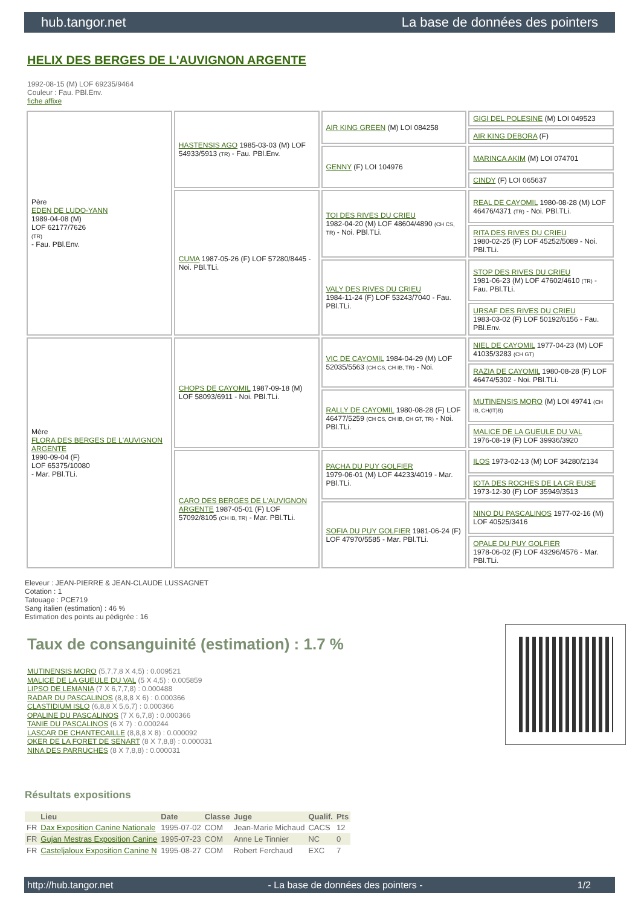hub.tangor.net La base de données des pointers
HELIX DES BERGES DE L'AUVIGNON ARGENTE
1992-08-15 (M) LOF 69235/9464
Couleur : Fau. PBl.Env.
fiche affixe
| Père EDEN DE LUDO-YANN 1989-04-08 (M) LOF 62177/7626 (TR) - Fau. PBl.Env. | HASTENSIS AGO 1985-03-03 (M) LOF 54933/5913 (TR) - Fau. PBl.Env. | AIR KING GREEN (M) LOI 084258 | GIGI DEL POLESINE (M) LOI 049523 |
| | | | AIR KING DEBORA (F) |
| | | GENNY (F) LOI 104976 | MARINCA AKIM (M) LOI 074701 |
| | | | CINDY (F) LOI 065637 |
| | CUMA 1987-05-26 (F) LOF 57280/8445 - Noi. PBl.TLi. | TOI DES RIVES DU CRIEU 1982-04-20 (M) LOF 48604/4890 (CH CS, TR) - Noi. PBl.TLi. | REAL DE CAYOMIL 1980-08-28 (M) LOF 46476/4371 (TR) - Noi. PBl.TLi. |
| | | | RITA DES RIVES DU CRIEU 1980-02-25 (F) LOF 45252/5089 - Noi. PBl.TLi. |
| | | VALY DES RIVES DU CRIEU 1984-11-24 (F) LOF 53243/7040 - Fau. PBl.TLi. | STOP DES RIVES DU CRIEU 1981-06-23 (M) LOF 47602/4610 (TR) - Fau. PBl.TLi. |
| | | | URSAF DES RIVES DU CRIEU 1983-03-02 (F) LOF 50192/6156 - Fau. PBl.Env. |
| Mère FLORA DES BERGES DE L'AUVIGNON ARGENTE 1990-09-04 (F) LOF 65375/10080 - Mar. PBl.TLi. | CHOPS DE CAYOMIL 1987-09-18 (M) LOF 58093/6911 - Noi. PBl.TLi. | VIC DE CAYOMIL 1984-04-29 (M) LOF 52035/5563 (CH CS, CH IB, TR) - Noi. | NIEL DE CAYOMIL 1977-04-23 (M) LOF 41035/3283 (CH GT) |
| | | | RAZIA DE CAYOMIL 1980-08-28 (F) LOF 46474/5302 - Noi. PBl.TLi. |
| | | RALLY DE CAYOMIL 1980-08-28 (F) LOF 46477/5259 (CH CS, CH IB, CH GT, TR) - Noi. PBl.TLi. | MUTINENSIS MORO (M) LOI 49741 (CH IB, CH(IT)B) |
| | | | MALICE DE LA GUEULE DU VAL 1976-08-19 (F) LOF 39936/3920 |
| | CARO DES BERGES DE L'AUVIGNON ARGENTE 1987-05-01 (F) LOF 57092/8105 (CH IB, TR) - Mar. PBl.TLi. | PACHA DU PUY GOLFIER 1979-06-01 (M) LOF 44233/4019 - Mar. PBl.TLi. | ILOS 1973-02-13 (M) LOF 34280/2134 |
| | | | IOTA DES ROCHES DE LA CR EUSE 1973-12-30 (F) LOF 35949/3513 |
| | | SOFIA DU PUY GOLFIER 1981-06-24 (F) LOF 47970/5585 - Mar. PBl.TLi. | NINO DU PASCALINOS 1977-02-16 (M) LOF 40525/3416 |
| | | | OPALE DU PUY GOLFIER 1978-06-02 (F) LOF 43296/4576 - Mar. PBl.TLi. |
Eleveur : JEAN-PIERRE & JEAN-CLAUDE LUSSAGNET
Cotation : 1
Tatouage : PCE719
Sang italien (estimation) : 46 %
Estimation des points au pédigrée : 16
Taux de consanguinité (estimation) : 1.7 %
MUTINENSIS MORO (5,7,7,8 X 4,5) : 0.009521
MALICE DE LA GUEULE DU VAL (5 X 4,5) : 0.005859
LIPSO DE LEMANIA (7 X 6,7,7,8) : 0.000488
RADAR DU PASCALINOS (8,8,8 X 6) : 0.000366
CLASTIDIUM ISLO (6,8,8 X 5,6,7) : 0.000366
OPALINE DU PASCALINOS (7 X 6,7,8) : 0.000366
TANIE DU PASCALINOS (6 X 7) : 0.000244
LASCAR DE CHANTECAILLE (8,8,8 X 8) : 0.000092
OKER DE LA FORET DE SENART (8 X 7,8,8) : 0.000031
NINA DES PARRUCHES (8 X 7,8,8) : 0.000031
Résultats expositions
| | Lieu | Date | Classe | Juge | Qualif. | Pts |
| --- | --- | --- | --- | --- | --- | --- |
| FR | Dax Exposition Canine Nationale | 1995-07-02 | COM | Jean-Marie Michaud | CACS | 12 |
| FR | Gujan Mestras Exposition Canine | 1995-07-23 | COM | Anne Le Tinnier | NC | 0 |
| FR | Casteljaloux Exposition Canine N | 1995-08-27 | COM | Robert Ferchaud | EXC | 7 |
http://hub.tangor.net - La base de données des pointers - 1/2